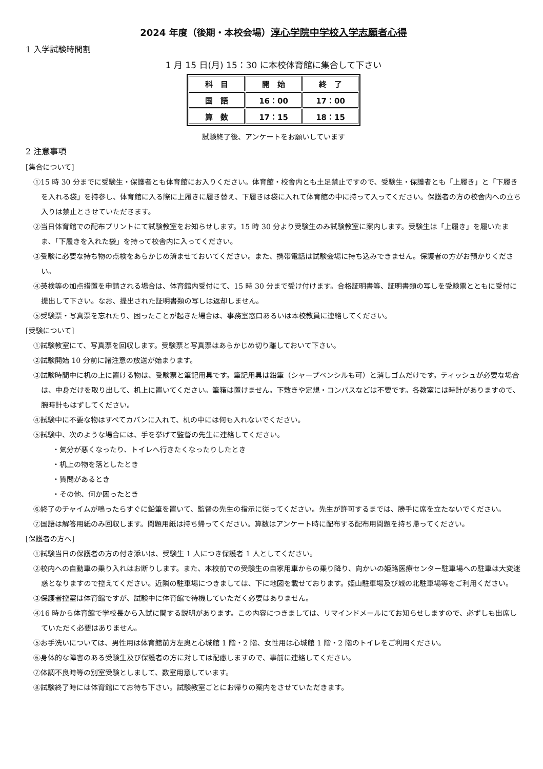2024 年度（後期・本校会場）淳心学院中学校入学志願者心得
1 入学試験時間割
1 月 15 日(月) 15：30 に本校体育館に集合して下さい
| 科 目 | 開 始 | 終 了 |
| --- | --- | --- |
| 国 語 | 16：00 | 17：00 |
| 算 数 | 17：15 | 18：15 |
試験終了後、アンケートをお願いしています
2 注意事項
[集合について]
①15 時 30 分までに受験生・保護者とも体育館にお入りください。体育館・校舎内とも土足禁止ですので、受験生・保護者とも「上履き」と「下履きを入れる袋」を持参し、体育館に入る際に上履きに履き替え、下履きは袋に入れて体育館の中に持って入ってください。保護者の方の校舎内への立ち入りは禁止とさせていただきます。
②当日体育館での配布プリントにて試験教室をお知らせします。15 時 30 分より受験生のみ試験教室に案内します。受験生は「上履き」を履いたまま、「下履きを入れた袋」を持って校舎内に入ってください。
③受験に必要な持ち物の点検をあらかじめ済ませておいてください。また、携帯電話は試験会場に持ち込みできません。保護者の方がお預かりください。
④英検等の加点措置を申請される場合は、体育館内受付にて、15 時 30 分まで受け付けます。合格証明書等、証明書類の写しを受験票とともに受付に提出して下さい。なお、提出された証明書類の写しは返却しません。
⑤受験票・写真票を忘れたり、困ったことが起きた場合は、事務室窓口あるいは本校教員に連絡してください。
[受験について]
①試験教室にて、写真票を回収します。受験票と写真票はあらかじめ切り離しておいて下さい。
②試験開始 10 分前に諸注意の放送が始まります。
③試験時間中に机の上に置ける物は、受験票と筆記用具です。筆記用具は鉛筆（シャープペンシルも可）と消しゴムだけです。ティッシュが必要な場合は、中身だけを取り出して、机上に置いてください。筆箱は置けません。下敷きや定規・コンパスなどは不要です。各教室には時計がありますので、腕時計もはずしてください。
④試験中に不要な物はすべてカバンに入れて、机の中には何も入れないでください。
⑤試験中、次のような場合には、手を挙げて監督の先生に連絡してください。
・気分が悪くなったり、トイレへ行きたくなったりしたとき
・机上の物を落としたとき
・質問があるとき
・その他、何か困ったとき
⑥終了のチャイムが鳴ったらすぐに鉛筆を置いて、監督の先生の指示に従ってください。先生が許可するまでは、勝手に席を立たないでください。
⑦国語は解答用紙のみ回収します。問題用紙は持ち帰ってください。算数はアンケート時に配布する配布用問題を持ち帰ってください。
[保護者の方へ]
①試験当日の保護者の方の付き添いは、受験生 1 人につき保護者 1 人としてください。
②校内への自動車の乗り入れはお断りします。また、本校前での受験生の自家用車からの乗り降り、向かいの姫路医療センター駐車場への駐車は大変迷惑となりますので控えてください。近隣の駐車場につきましては、下に地図を載せております。姫山駐車場及び城の北駐車場等をご利用ください。
③保護者控室は体育館ですが、試験中に体育館で待機していただく必要はありません。
④16 時から体育館で学校長から入試に関する説明があります。この内容につきましては、リマインドメールにてお知らせしますので、必ずしも出席していただく必要はありません。
⑤お手洗いについては、男性用は体育館前方左奥と心城館 1 階・2 階、女性用は心城館 1 階・2 階のトイレをご利用ください。
⑥身体的な障害のある受験生及び保護者の方に対しては配慮しますので、事前に連絡してください。
⑦体調不良時等の別室受験としまして、数室用意しています。
⑧試験終了時には体育館にてお待ち下さい。試験教室ごとにお帰りの案内をさせていただきます。